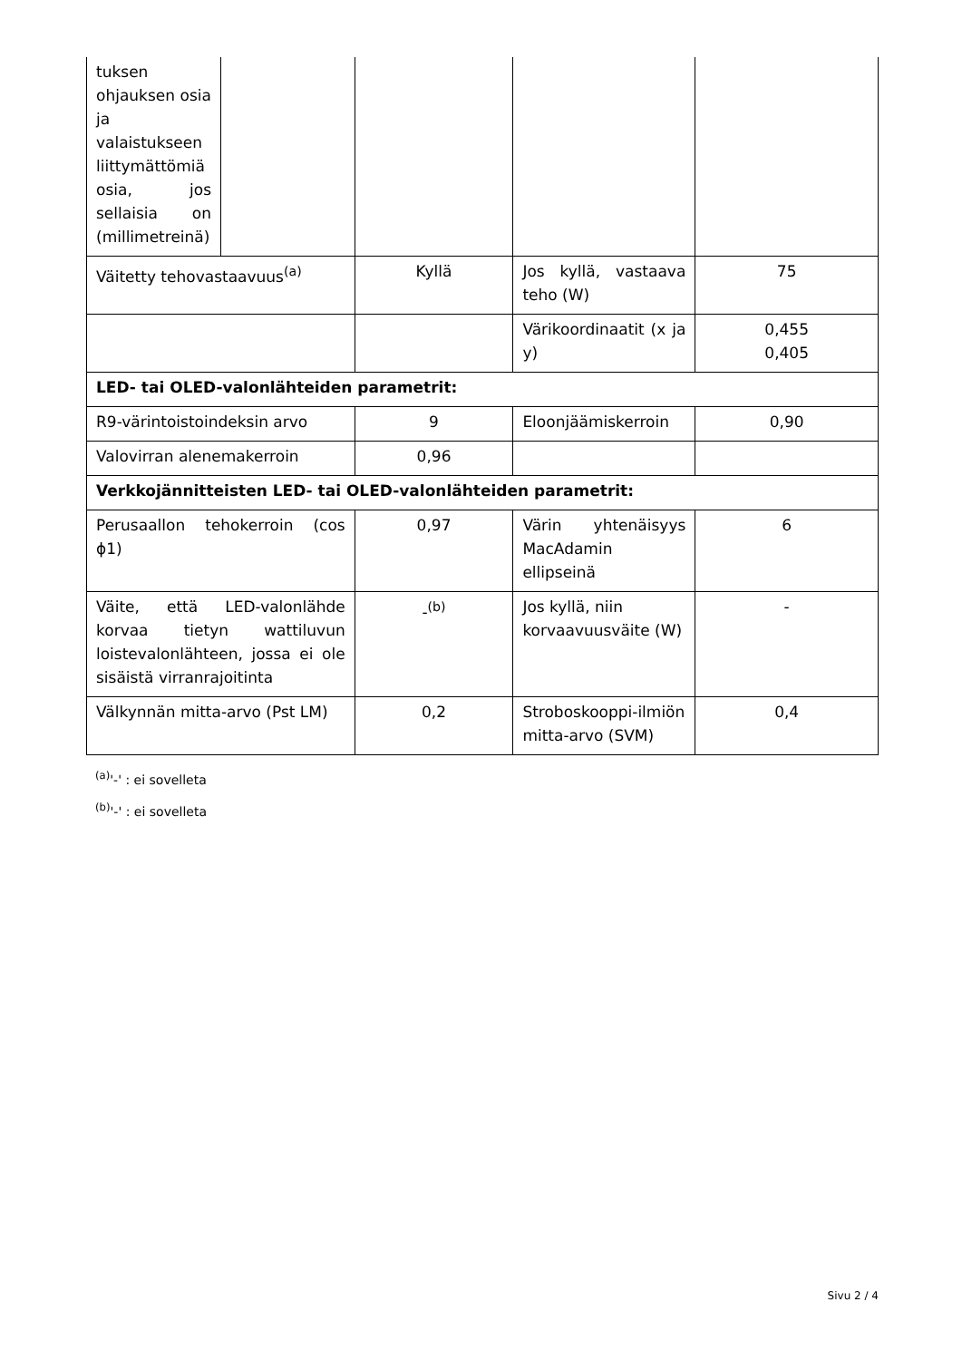| tuksen ohjauksen osia ja valaistukseen liittymättömiä osia, jos sellaisia on (millimetreinä) | | | | |
| Väitetty tehovastaavuus<sup>(a)</sup> | | Kyllä | Jos kyllä, vastaava teho (W) | 75 |
| | | | Värikoordinaatit (x ja y) | 0,455 0,405 |
| LED- tai OLED-valonlähteiden parametrit: | | | | |
| R9-värintoistoindeksin arvo | | 9 | Eloonjäämiskerroin | 0,90 |
| Valovirran alenemakerroin | | 0,96 | | |
| Verkkojännitteisten LED- tai OLED-valonlähteiden parametrit: | | | | |
| Perusaallon tehokerroin (cos ϕ1) | | 0,97 | Värin yhtenäisyys MacAdamin ellipseinä | 6 |
| Väite, että LED-valonlähde korvaa tietyn wattiluvun loistevalonlähteen, jossa ei ole sisäistä virranrajoitinta | | -<sup>(b)</sup> | Jos kyllä, niin korvaavuusväite (W) | - |
| Välkynnän mitta-arvo (Pst LM) | | 0,2 | Stroboskooppi-ilmiön mitta-arvo (SVM) | 0,4 |
<sup>(a)</sup> '-' : ei sovelleta
<sup>(b)</sup> '-' : ei sovelleta
Sivu 2 / 4